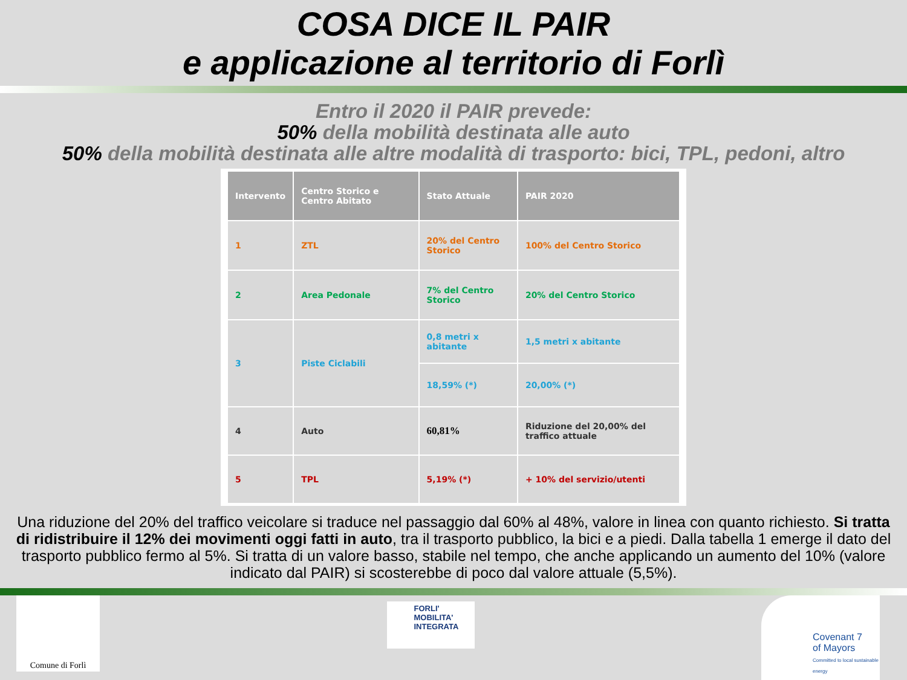COSA DICE IL PAIR
e applicazione al territorio di Forlì
Entro il 2020 il PAIR prevede:
50% della mobilità destinata alle auto
50% della mobilità destinata alle altre modalità di trasporto: bici, TPL, pedoni, altro
| Intervento | Centro Storico e Centro Abitato | Stato Attuale | PAIR 2020 |
| --- | --- | --- | --- |
| 1 | ZTL | 20% del Centro Storico | 100% del Centro Storico |
| 2 | Area Pedonale | 7% del Centro Storico | 20% del Centro Storico |
| 3 | Piste Ciclabili | 0,8 metri x abitante | 1,5 metri x abitante |
| | | 18,59% (*) | 20,00% (*) |
| 4 | Auto | 60,81% | Riduzione del 20,00% del traffico attuale |
| 5 | TPL | 5,19% (*) | + 10% del servizio/utenti |
Una riduzione del 20% del traffico veicolare si traduce nel passaggio dal 60% al 48%, valore in linea con quanto richiesto. Si tratta di ridistribuire il 12% dei movimenti oggi fatti in auto, tra il trasporto pubblico, la bici e a piedi. Dalla tabella 1 emerge il dato del trasporto pubblico fermo al 5%. Si tratta di un valore basso, stabile nel tempo, che anche applicando un aumento del 10% (valore indicato dal PAIR) si scosterebbe di poco dal valore attuale (5,5%).
Comune di Forlì
FORLI'
MOBILITA' INTEGRATA
Covenant 7
of Mayors
Committed to local sustainable energy